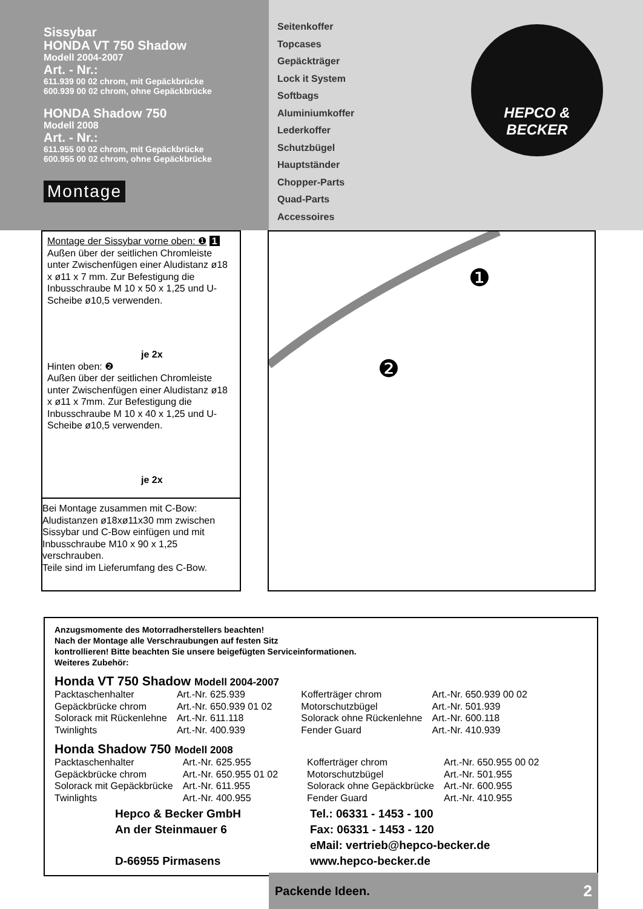Sissybar
HONDA VT 750 Shadow
Modell 2004-2007
Art. - Nr.:
611.939 00 02 chrom, mit Gepäckbrücke
600.939 00 02 chrom, ohne Gepäckbrücke
HONDA Shadow 750
Modell 2008
Art. - Nr.:
611.955 00 02 chrom, mit Gepäckbrücke
600.955 00 02 chrom, ohne Gepäckbrücke
Montage
Seitenkoffer
Topcases
Gepäckträger
Lock it System
Softbags
Aluminiumkoffer
Lederkoffer
Schutzbügel
Hauptständer
Chopper-Parts
Quad-Parts
Accessoires
HEPCO &
BECKER
Montage der Sissybar vorne oben: ❶ 1
Außen über der seitlichen Chromleiste unter Zwischenfügen einer Aludistanz ø18 x ø11 x 7 mm. Zur Befestigung die Inbusschraube M 10 x 50 x 1,25 und U-Scheibe ø10,5 verwenden.
je 2x
Hinten oben: ❷
Außen über der seitlichen Chromleiste unter Zwischenfügen einer Aludistanz ø18 x ø11 x 7mm. Zur Befestigung die Inbusschraube M 10 x 40 x 1,25 und U-Scheibe ø10,5 verwenden.
je 2x
Bei Montage zusammen mit C-Bow: Aludistanzen ø18xø11x30 mm zwischen Sissybar und C-Bow einfügen und mit Inbusschraube M10 x 90 x 1,25 verschrauben.
Teile sind im Lieferumfang des C-Bow.
❶
❷
Anzugsmomente des Motorradherstellers beachten!
Nach der Montage alle Verschraubungen auf festen Sitz
kontrollieren! Bitte beachten Sie unsere beigefügten Serviceinformationen.
Weiteres Zubehör:
Honda VT 750 Shadow Modell 2004-2007
| Packtaschenhalter | Art.-Nr. 625.939 | Kofferträger chrom | Art.-Nr. 650.939 00 02 |
| Gepäckbrücke chrom | Art.-Nr. 650.939 01 02 | Motorschutzbügel | Art.-Nr. 501.939 |
| Solorack mit Rückenlehne | Art.-Nr. 611.118 | Solorack ohne Rückenlehne | Art.-Nr. 600.118 |
| Twinlights | Art.-Nr. 400.939 | Fender Guard | Art.-Nr. 410.939 |
Honda Shadow 750 Modell 2008
| Packtaschenhalter | Art.-Nr. 625.955 | Kofferträger chrom | Art.-Nr. 650.955 00 02 |
| Gepäckbrücke chrom | Art.-Nr. 650.955 01 02 | Motorschutzbügel | Art.-Nr. 501.955 |
| Solorack mit Gepäckbrücke | Art.-Nr. 611.955 | Solorack ohne Gepäckbrücke | Art.-Nr. 600.955 |
| Twinlights | Art.-Nr. 400.955 | Fender Guard | Art.-Nr. 410.955 |
Hepco & Becker GmbH
An der Steinmauer 6
D-66955 Pirmasens
Tel.: 06331 - 1453 - 100
Fax: 06331 - 1453 - 120
eMail: vertrieb@hepco-becker.de
www.hepco-becker.de
Packende Ideen. 2